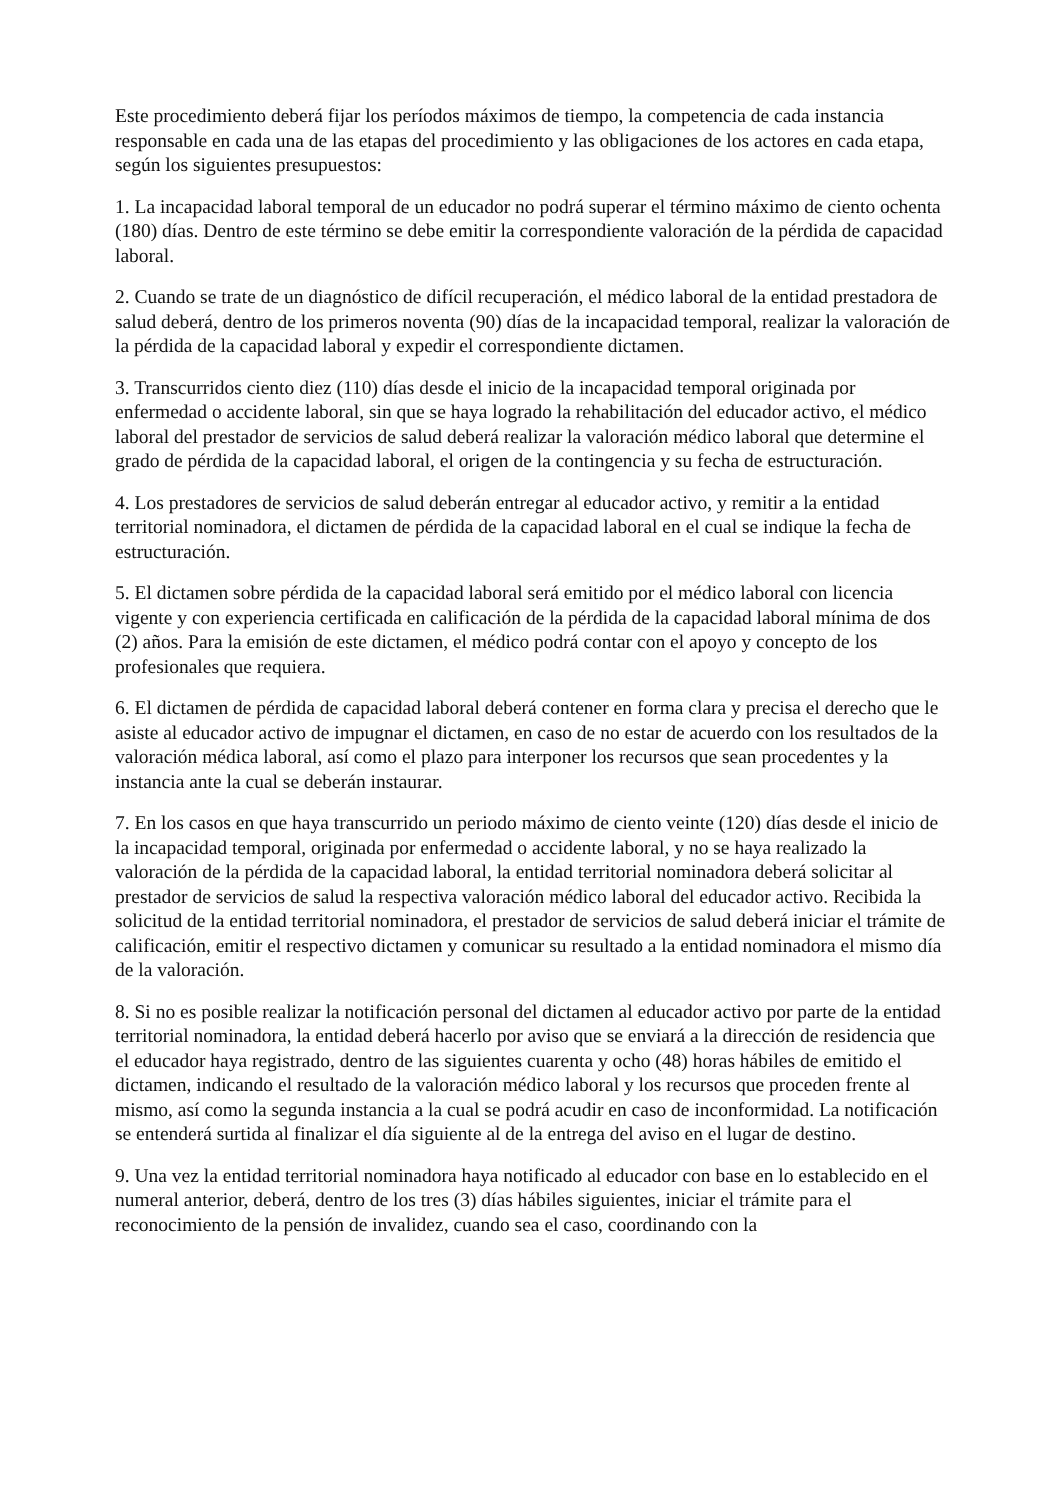Este procedimiento deberá fijar los períodos máximos de tiempo, la competencia de cada instancia responsable en cada una de las etapas del procedimiento y las obligaciones de los actores en cada etapa, según los siguientes presupuestos:
1. La incapacidad laboral temporal de un educador no podrá superar el término máximo de ciento ochenta (180) días. Dentro de este término se debe emitir la correspondiente valoración de la pérdida de capacidad laboral.
2. Cuando se trate de un diagnóstico de difícil recuperación, el médico laboral de la entidad prestadora de salud deberá, dentro de los primeros noventa (90) días de la incapacidad temporal, realizar la valoración de la pérdida de la capacidad laboral y expedir el correspondiente dictamen.
3. Transcurridos ciento diez (110) días desde el inicio de la incapacidad temporal originada por enfermedad o accidente laboral, sin que se haya logrado la rehabilitación del educador activo, el médico laboral del prestador de servicios de salud deberá realizar la valoración médico laboral que determine el grado de pérdida de la capacidad laboral, el origen de la contingencia y su fecha de estructuración.
4. Los prestadores de servicios de salud deberán entregar al educador activo, y remitir a la entidad territorial nominadora, el dictamen de pérdida de la capacidad laboral en el cual se indique la fecha de estructuración.
5. El dictamen sobre pérdida de la capacidad laboral será emitido por el médico laboral con licencia vigente y con experiencia certificada en calificación de la pérdida de la capacidad laboral mínima de dos (2) años. Para la emisión de este dictamen, el médico podrá contar con el apoyo y concepto de los profesionales que requiera.
6. El dictamen de pérdida de capacidad laboral deberá contener en forma clara y precisa el derecho que le asiste al educador activo de impugnar el dictamen, en caso de no estar de acuerdo con los resultados de la valoración médica laboral, así como el plazo para interponer los recursos que sean procedentes y la instancia ante la cual se deberán instaurar.
7. En los casos en que haya transcurrido un periodo máximo de ciento veinte (120) días desde el inicio de la incapacidad temporal, originada por enfermedad o accidente laboral, y no se haya realizado la valoración de la pérdida de la capacidad laboral, la entidad territorial nominadora deberá solicitar al prestador de servicios de salud la respectiva valoración médico laboral del educador activo. Recibida la solicitud de la entidad territorial nominadora, el prestador de servicios de salud deberá iniciar el trámite de calificación, emitir el respectivo dictamen y comunicar su resultado a la entidad nominadora el mismo día de la valoración.
8. Si no es posible realizar la notificación personal del dictamen al educador activo por parte de la entidad territorial nominadora, la entidad deberá hacerlo por aviso que se enviará a la dirección de residencia que el educador haya registrado, dentro de las siguientes cuarenta y ocho (48) horas hábiles de emitido el dictamen, indicando el resultado de la valoración médico laboral y los recursos que proceden frente al mismo, así como la segunda instancia a la cual se podrá acudir en caso de inconformidad. La notificación se entenderá surtida al finalizar el día siguiente al de la entrega del aviso en el lugar de destino.
9. Una vez la entidad territorial nominadora haya notificado al educador con base en lo establecido en el numeral anterior, deberá, dentro de los tres (3) días hábiles siguientes, iniciar el trámite para el reconocimiento de la pensión de invalidez, cuando sea el caso, coordinando con la